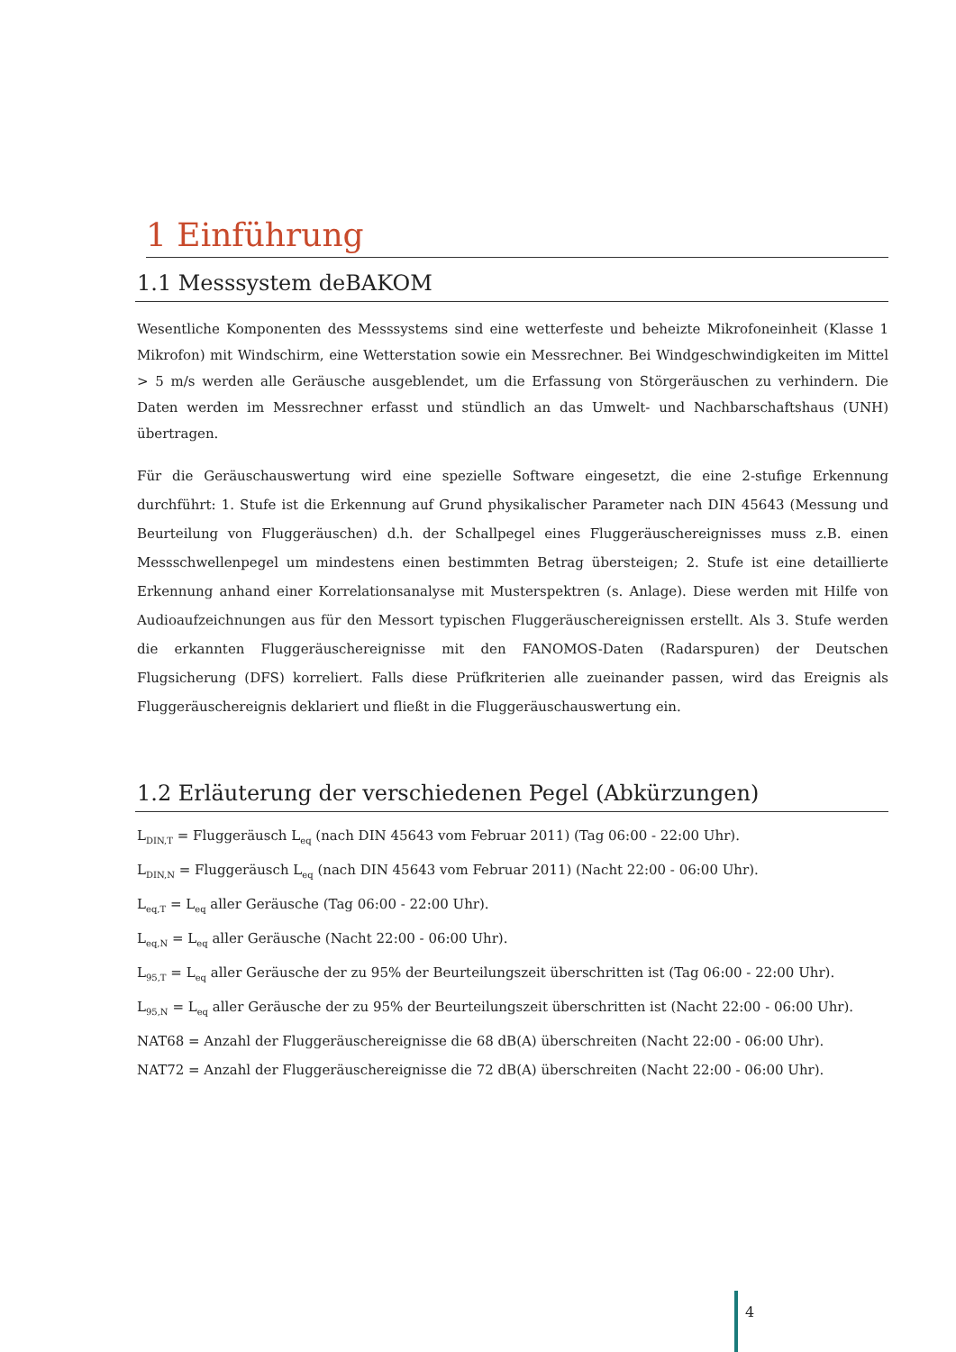1 Einführung
1.1 Messsystem deBAKOM
Wesentliche Komponenten des Messsystems sind eine wetterfeste und beheizte Mikrofoneinheit (Klasse 1 Mikrofon) mit Windschirm, eine Wetterstation sowie ein Messrechner. Bei Windgeschwindigkeiten im Mittel > 5 m/s werden alle Geräusche ausgeblendet, um die Erfassung von Störgeräuschen zu verhindern. Die Daten werden im Messrechner erfasst und stündlich an das Umwelt- und Nachbarschaftshaus (UNH) übertragen.
Für die Geräuschauswertung wird eine spezielle Software eingesetzt, die eine 2-stufige Erkennung durchführt: 1. Stufe ist die Erkennung auf Grund physikalischer Parameter nach DIN 45643 (Messung und Beurteilung von Fluggeräuschen) d.h. der Schallpegel eines Fluggeräuschereignisses muss z.B. einen Messschwellenpegel um mindestens einen bestimmten Betrag übersteigen; 2. Stufe ist eine detaillierte Erkennung anhand einer Korrelationsanalyse mit Musterspektren (s. Anlage). Diese werden mit Hilfe von Audioaufzeichnungen aus für den Messort typischen Fluggeräuschereignissen erstellt. Als 3. Stufe werden die erkannten Fluggeräuschereignisse mit den FANOMOS-Daten (Radarspuren) der Deutschen Flugsicherung (DFS) korreliert. Falls diese Prüfkriterien alle zueinander passen, wird das Ereignis als Fluggeräuschereignis deklariert und fließt in die Fluggeräuschauswertung ein.
1.2 Erläuterung der verschiedenen Pegel (Abkürzungen)
L<sub>DIN,T</sub> = Fluggeräusch L<sub>eq</sub> (nach DIN 45643 vom Februar 2011) (Tag 06:00 - 22:00 Uhr).
L<sub>DIN,N</sub> = Fluggeräusch L<sub>eq</sub> (nach DIN 45643 vom Februar 2011) (Nacht 22:00 - 06:00 Uhr).
L<sub>eq,T</sub> = L<sub>eq</sub> aller Geräusche (Tag 06:00 - 22:00 Uhr).
L<sub>eq,N</sub> = L<sub>eq</sub> aller Geräusche (Nacht 22:00 - 06:00 Uhr).
L<sub>95,T</sub> = L<sub>eq</sub> aller Geräusche der zu 95% der Beurteilungszeit überschritten ist (Tag 06:00 - 22:00 Uhr).
L<sub>95,N</sub> = L<sub>eq</sub> aller Geräusche der zu 95% der Beurteilungszeit überschritten ist (Nacht 22:00 - 06:00 Uhr).
NAT68 = Anzahl der Fluggeräuschereignisse die 68 dB(A) überschreiten (Nacht 22:00 - 06:00 Uhr).
NAT72 = Anzahl der Fluggeräuschereignisse die 72 dB(A) überschreiten (Nacht 22:00 - 06:00 Uhr).
4